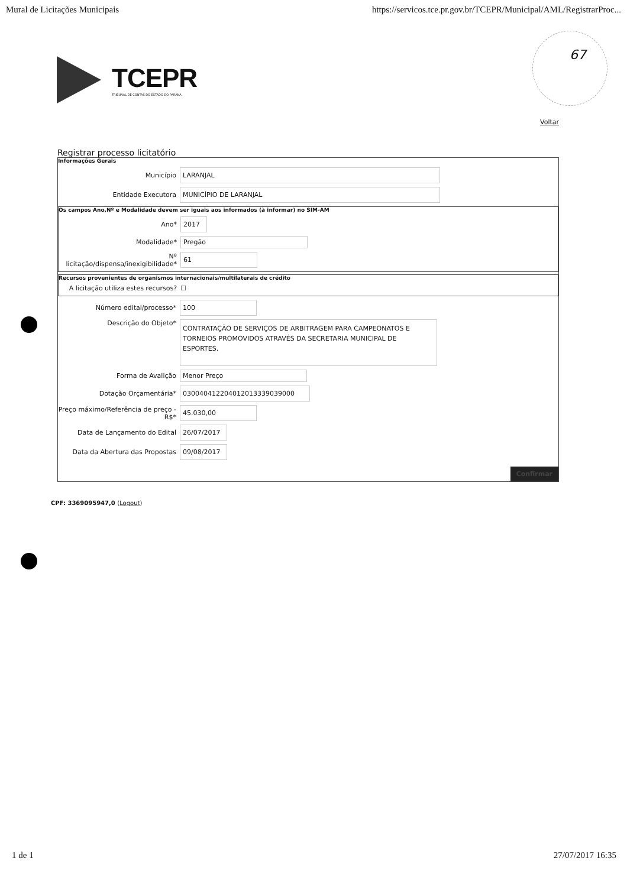Mural de Licitações Municipais https://servicos.tce.pr.gov.br/TCEPR/Municipal/AML/RegistrarProc...
TCEPR
TRIBUNAL DE CONTAS DO ESTADO DO PARANÁ
67
Voltar
Registrar processo licitatório
Informações Gerais
Município
LARANJAL
Entidade Executora
MUNICÍPIO DE LARANJAL
Os campos Ano,Nº e Modalidade devem ser iguais aos informados (à informar) no SIM-AM
Ano*
2017
Modalidade*
Pregão
Nº licitação/dispensa/inexigibilidade*
61
Recursos provenientes de organismos internacionais/multilaterais de crédito
A licitação utiliza estes recursos?
☐
Número edital/processo*
100
Descrição do Objeto*
CONTRATAÇÃO DE SERVIÇOS DE ARBITRAGEM PARA CAMPEONATOS E TORNEIOS PROMOVIDOS ATRAVÉS DA SECRETARIA MUNICIPAL DE ESPORTES.
Forma de Avalição
Menor Preço
Dotação Orçamentária*
030040412204012013339039000
Preço máximo/Referência de preço - R$*
45.030,00
Data de Lançamento do Edital
26/07/2017
Data da Abertura das Propostas
09/08/2017
Confirmar
CPF: 3369095947,0 (Logout)
1 de 1 27/07/2017 16:35